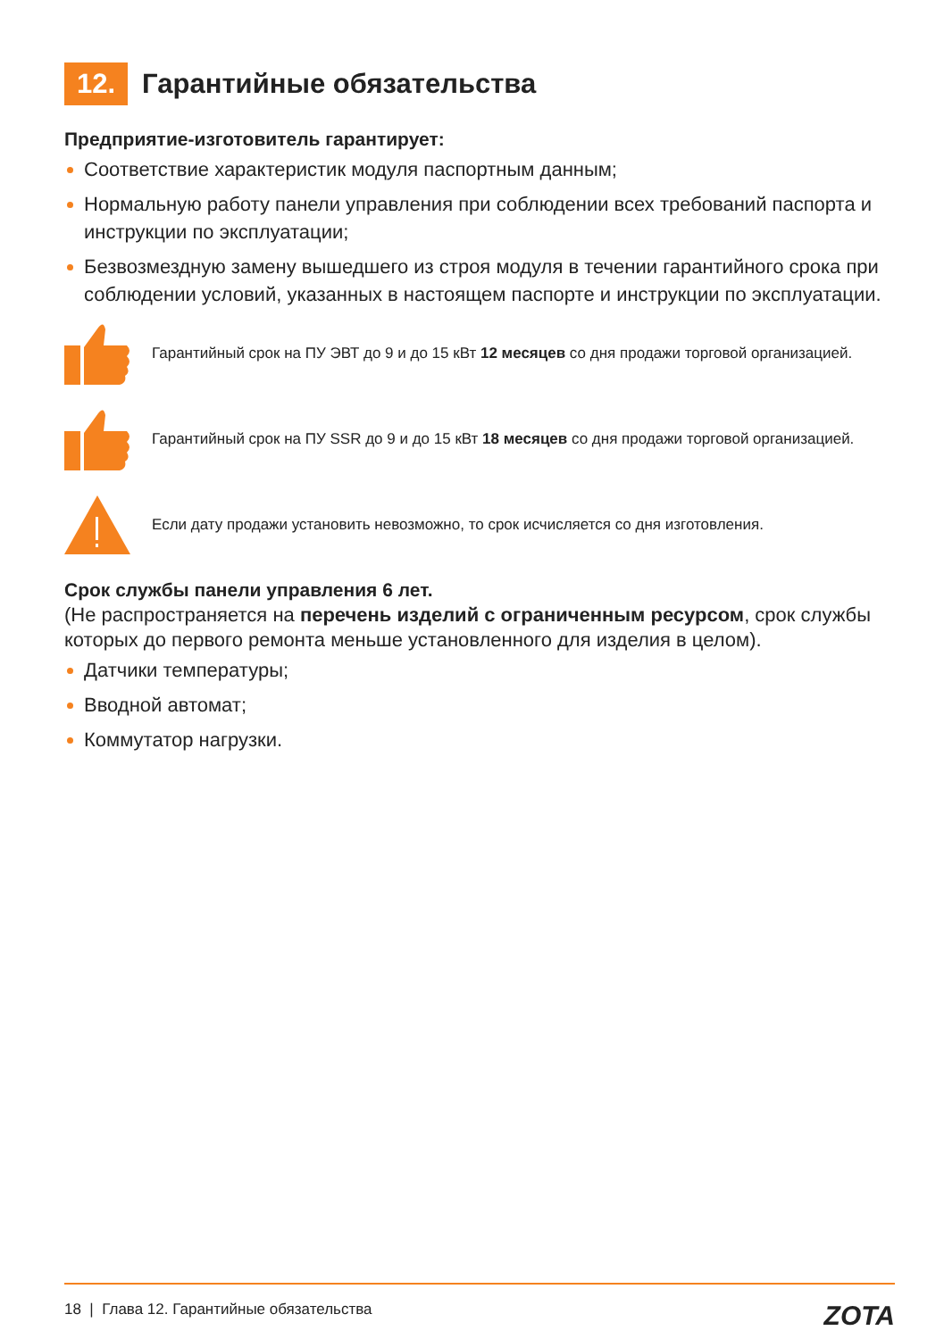12. Гарантийные обязательства
Предприятие-изготовитель гарантирует:
Соответствие характеристик модуля паспортным данным;
Нормальную работу панели управления при соблюдении всех требований паспорта и инструкции по эксплуатации;
Безвозмездную замену вышедшего из строя модуля в течении гарантийного срока при соблюдении условий, указанных в настоящем паспорте и инструкции по эксплуатации.
Гарантийный срок на ПУ ЭВТ до 9 и до 15 кВт 12 месяцев со дня продажи торговой организацией.
Гарантийный срок на ПУ SSR до 9 и до 15 кВт 18 месяцев со дня продажи торговой организацией.
Если дату продажи установить невозможно, то срок исчисляется со дня изготовления.
Срок службы панели управления 6 лет.
(Не распространяется на перечень изделий с ограниченным ресурсом, срок службы которых до первого ремонта меньше установленного для изделия в целом).
Датчики температуры;
Вводной автомат;
Коммутатор нагрузки.
18 | Глава 12. Гарантийные обязательства ZOTA